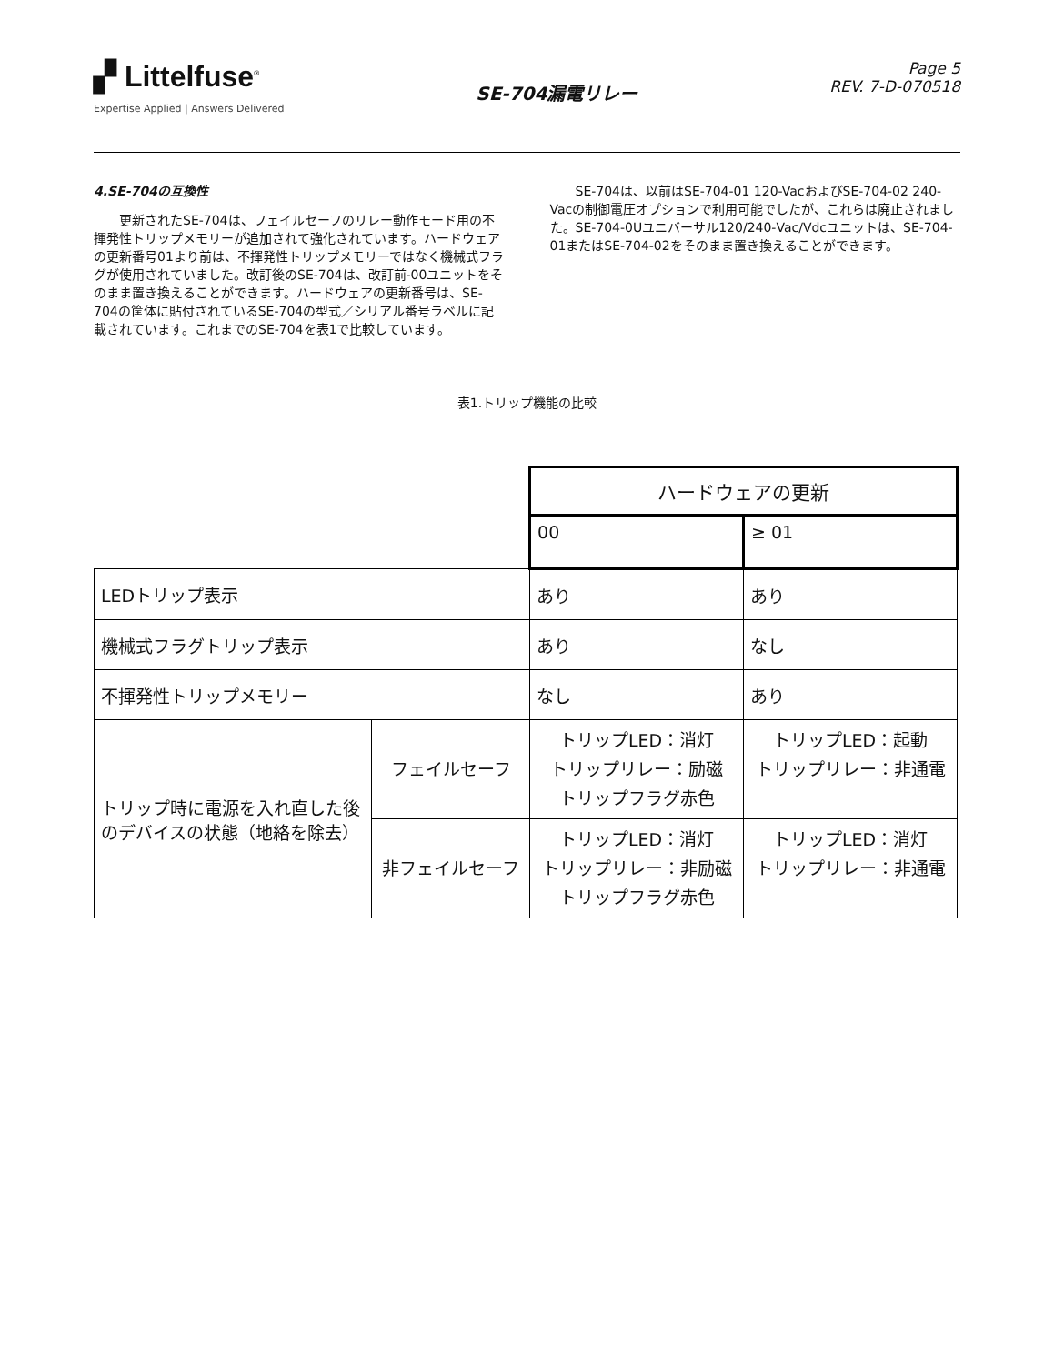▞ Littelfuse<sup>®</sup>
Expertise Applied | Answers Delivered
SE-704漏電リレー
Page 5
REV. 7-D-070518
4.SE-704の互換性
更新されたSE-704は、フェイルセーフのリレー動作モード用の不揮発性トリップメモリーが追加されて強化されています。ハードウェアの更新番号01より前は、不揮発性トリップメモリーではなく機械式フラグが使用されていました。改訂後のSE-704は、改訂前-00ユニットをそのまま置き換えることができます。ハードウェアの更新番号は、SE-704の筐体に貼付されているSE-704の型式／シリアル番号ラベルに記載されています。これまでのSE-704を表1で比較しています。
SE-704は、以前はSE-704-01 120-VacおよびSE-704-02 240-Vacの制御電圧オプションで利用可能でしたが、これらは廃止されました。SE-704-0Uユニバーサル120/240-Vac/Vdcユニットは、SE-704-01またはSE-704-02をそのまま置き換えることができます。
表1.トリップ機能の比較
| | | ハードウェアの更新 | |
| | | 00 | ≥ 01 |
| LEDトリップ表示 | | あり | あり |
| 機械式フラグトリップ表示 | | あり | なし |
| 不揮発性トリップメモリー | | なし | あり |
| トリップ時に電源を入れ直した後のデバイスの状態（地絡を除去） | フェイルセーフ | トリップLED：消灯 トリップリレー：励磁 トリップフラグ赤色 | トリップLED：起動 トリップリレー：非通電 |
| | 非フェイルセーフ | トリップLED：消灯 トリップリレー：非励磁 トリップフラグ赤色 | トリップLED：消灯 トリップリレー：非通電 |